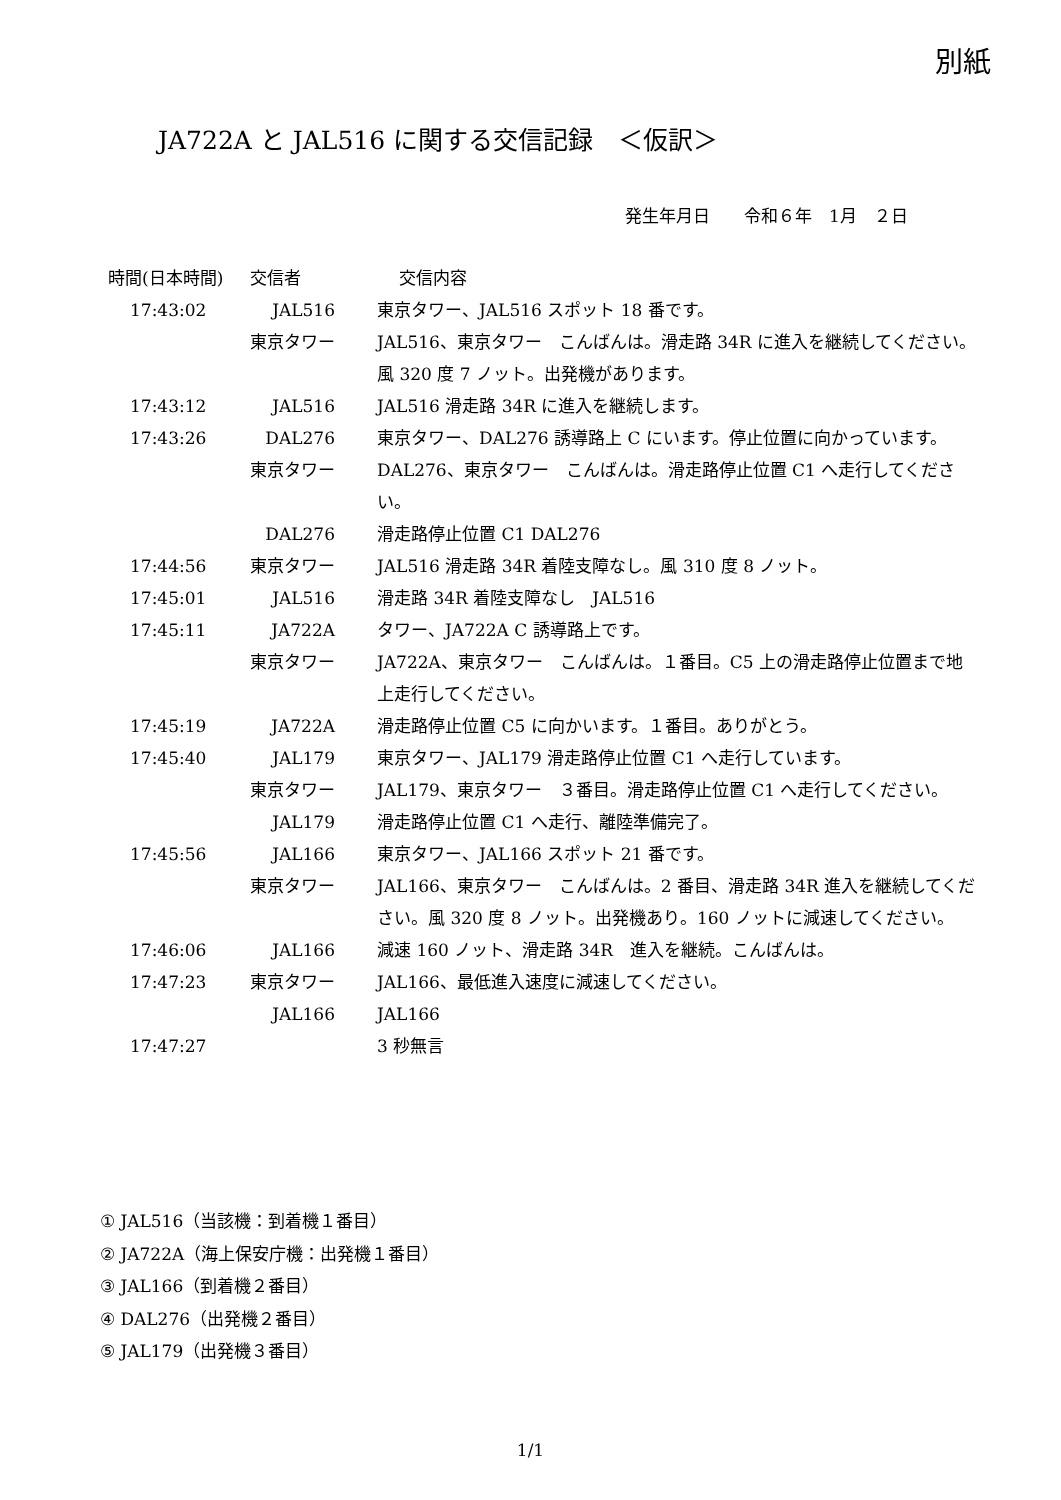別紙
JA722A と JAL516 に関する交信記録　＜仮訳＞
発生年月日　　令和６年　1月　２日
| 時間(日本時間) | 交信者 | 交信内容 |
| --- | --- | --- |
| 17:43:02 | JAL516 | 東京タワー、JAL516 スポット 18 番です。 |
| | 東京タワー | JAL516、東京タワー こんばんは。滑走路 34R に進入を継続してください。風 320 度 7 ノット。出発機があります。 |
| 17:43:12 | JAL516 | JAL516 滑走路 34R に進入を継続します。 |
| 17:43:26 | DAL276 | 東京タワー、DAL276 誘導路上 C にいます。停止位置に向かっています。 |
| | 東京タワー | DAL276、東京タワー こんばんは。滑走路停止位置 C1 へ走行してください。 |
| | DAL276 | 滑走路停止位置 C1 DAL276 |
| 17:44:56 | 東京タワー | JAL516 滑走路 34R 着陸支障なし。風 310 度 8 ノット。 |
| 17:45:01 | JAL516 | 滑走路 34R 着陸支障なし JAL516 |
| 17:45:11 | JA722A | タワー、JA722A C 誘導路上です。 |
| | 東京タワー | JA722A、東京タワー こんばんは。１番目。C5 上の滑走路停止位置まで地上走行してください。 |
| 17:45:19 | JA722A | 滑走路停止位置 C5 に向かいます。１番目。ありがとう。 |
| 17:45:40 | JAL179 | 東京タワー、JAL179 滑走路停止位置 C1 へ走行しています。 |
| | 東京タワー | JAL179、東京タワー ３番目。滑走路停止位置 C1 へ走行してください。 |
| | JAL179 | 滑走路停止位置 C1 へ走行、離陸準備完了。 |
| 17:45:56 | JAL166 | 東京タワー、JAL166 スポット 21 番です。 |
| | 東京タワー | JAL166、東京タワー こんばんは。2 番目、滑走路 34R 進入を継続してください。風 320 度 8 ノット。出発機あり。160 ノットに減速してください。 |
| 17:46:06 | JAL166 | 減速 160 ノット、滑走路 34R 進入を継続。こんばんは。 |
| 17:47:23 | 東京タワー | JAL166、最低進入速度に減速してください。 |
| | JAL166 | JAL166 |
| 17:47:27 | | 3 秒無言 |
① JAL516（当該機：到着機１番目）
② JA722A（海上保安庁機：出発機１番目）
③ JAL166（到着機２番目）
④ DAL276（出発機２番目）
⑤ JAL179（出発機３番目）
1/1